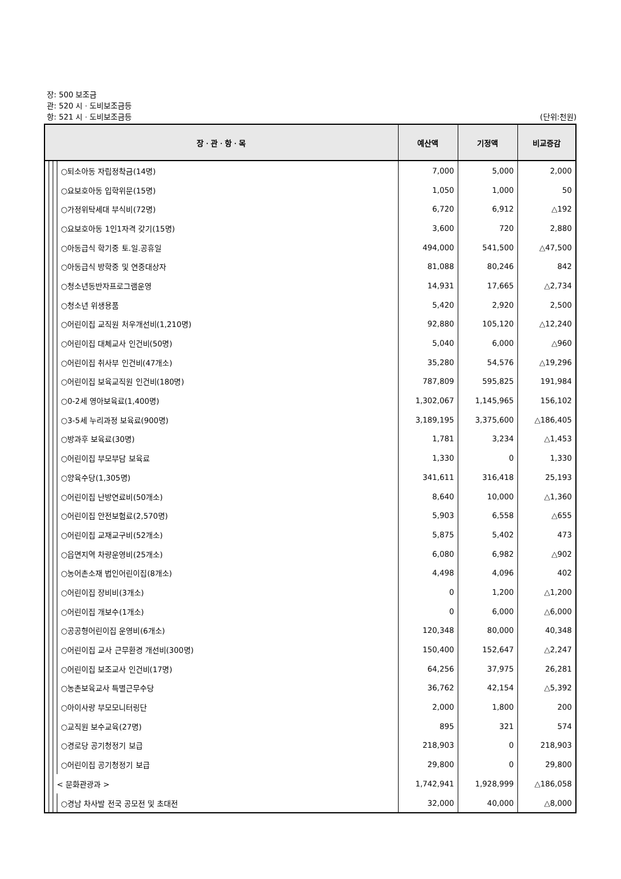장: 500 보조금
관: 520 시ㆍ도비보조금등
항: 521 시ㆍ도비보조금등 (단위:천원)
| 장ㆍ관ㆍ항ㆍ목 | | | | 예산액 | 기정액 | 비교증감 |
| --- | --- | --- | --- | --- | --- | --- |
| | | | ○퇴소아동 자립정착금(14명) | 7,000 | 5,000 | 2,000 |
| | | | ○요보호아동 입학위문(15명) | 1,050 | 1,000 | 50 |
| | | | ○가정위탁세대 부식비(72명) | 6,720 | 6,912 | △192 |
| | | | ○요보호아동 1인1자격 갖기(15명) | 3,600 | 720 | 2,880 |
| | | | ○아동급식 학기중 토.일.공휴일 | 494,000 | 541,500 | △47,500 |
| | | | ○아동급식 방학중 및 연중대상자 | 81,088 | 80,246 | 842 |
| | | | ○청소년동반자프로그램운영 | 14,931 | 17,665 | △2,734 |
| | | | ○청소년 위생용품 | 5,420 | 2,920 | 2,500 |
| | | | ○어린이집 교직원 처우개선비(1,210명) | 92,880 | 105,120 | △12,240 |
| | | | ○어린이집 대체교사 인건비(50명) | 5,040 | 6,000 | △960 |
| | | | ○어린이집 취사부 인건비(47개소) | 35,280 | 54,576 | △19,296 |
| | | | ○어린이집 보육교직원 인건비(180명) | 787,809 | 595,825 | 191,984 |
| | | | ○0-2세 영아보육료(1,400명) | 1,302,067 | 1,145,965 | 156,102 |
| | | | ○3-5세 누리과정 보육료(900명) | 3,189,195 | 3,375,600 | △186,405 |
| | | | ○방과후 보육료(30명) | 1,781 | 3,234 | △1,453 |
| | | | ○어린이집 부모부담 보육료 | 1,330 | 0 | 1,330 |
| | | | ○양육수당(1,305명) | 341,611 | 316,418 | 25,193 |
| | | | ○어린이집 난방연료비(50개소) | 8,640 | 10,000 | △1,360 |
| | | | ○어린이집 안전보험료(2,570명) | 5,903 | 6,558 | △655 |
| | | | ○어린이집 교재교구비(52개소) | 5,875 | 5,402 | 473 |
| | | | ○읍면지역 차량운영비(25개소) | 6,080 | 6,982 | △902 |
| | | | ○농어촌소재 법인어린이집(8개소) | 4,498 | 4,096 | 402 |
| | | | ○어린이집 장비비(3개소) | 0 | 1,200 | △1,200 |
| | | | ○어린이집 개보수(1개소) | 0 | 6,000 | △6,000 |
| | | | ○공공형어린이집 운영비(6개소) | 120,348 | 80,000 | 40,348 |
| | | | ○어린이집 교사 근무환경 개선비(300명) | 150,400 | 152,647 | △2,247 |
| | | | ○어린이집 보조교사 인건비(17명) | 64,256 | 37,975 | 26,281 |
| | | | ○농촌보육교사 특별근무수당 | 36,762 | 42,154 | △5,392 |
| | | | ○아이사랑 부모모니터링단 | 2,000 | 1,800 | 200 |
| | | | ○교직원 보수교육(27명) | 895 | 321 | 574 |
| | | | ○경로당 공기청정기 보급 | 218,903 | 0 | 218,903 |
| | | | ○어린이집 공기청정기 보급 | 29,800 | 0 | 29,800 |
| | | < 문화관광과 > | | 1,742,941 | 1,928,999 | △186,058 |
| | | | ○경남 차사발 전국 공모전 및 초대전 | 32,000 | 40,000 | △8,000 |